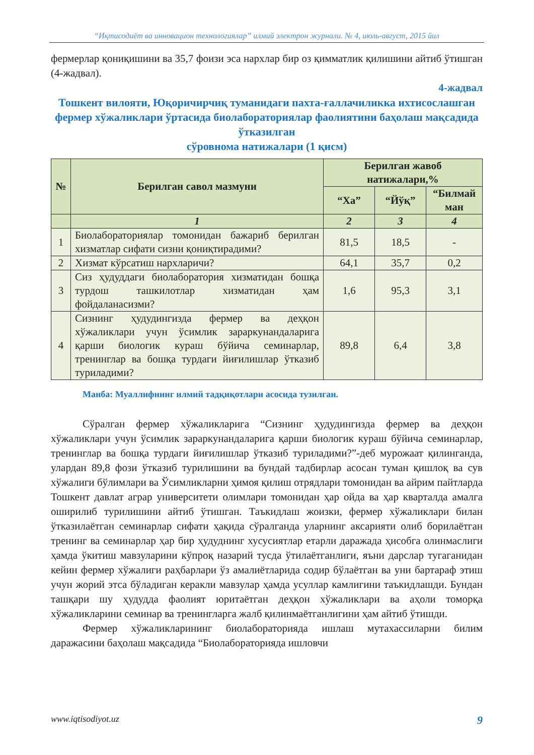“Иқтисодиёт ва инновацион технологиялар” илмий электрон журнали. № 4, июль-август, 2015 йил
фермерлар қониқишини ва 35,7 фоизи эса нархлар бир оз қимматлик қилишини айтиб ўтишган (4-жадвал).
4-жадвал
Тошкент вилояти, Юқоричирчиқ туманидаги пахта-ғаллачиликка ихтисослашган фермер хўжаликлари ўртасида биолабораториялар фаолиятини баҳолаш мақсадида ўтказилган
сўровнома натижалари (1 қисм)
| № | Берилган савол мазмуни | Берилган жавоб натижалари,% | | |
| --- | --- | --- | --- | --- |
| | | “Ха” | “Йўқ” | “Билмай ман |
| | 1 | 2 | 3 | 4 |
| 1 | Биолабораториялар томонидан бажариб берилган хизматлар сифати сизни қониқтирадими? | 81,5 | 18,5 | - |
| 2 | Хизмат кўрсатиш нархларичи? | 64,1 | 35,7 | 0,2 |
| 3 | Сиз ҳудуддаги биолаборатория хизматидан бошқа турдош ташкилотлар хизматидан ҳам фойдаланасизми? | 1,6 | 95,3 | 3,1 |
| 4 | Сизнинг ҳудудингизда фермер ва деҳқон хўжаликлари учун ўсимлик зараркунандаларига қарши биологик кураш бўйича семинарлар, тренинглар ва бошқа турдаги йиғилишлар ўтказиб туриладими? | 89,8 | 6,4 | 3,8 |
Манба: Муаллифнинг илмий тадқиқотлари асосида тузилган.
Сўралган фермер хўжаликларига “Сизнинг ҳудудингизда фермер ва деҳқон хўжаликлари учун ўсимлик зараркунандаларига қарши биологик кураш бўйича семинарлар, тренинглар ва бошқа турдаги йиғилишлар ўтказиб туриладими?”-деб мурожаат қилинганда, улардан 89,8 фози ўтказиб турилишини ва бундай тадбирлар асосан туман қишлоқ ва сув хўжалиги бўлимлари ва Ўсимликларни ҳимоя қилиш отрядлари томонидан ва айрим пайтларда Тошкент давлат аграр университети олимлари томонидан ҳар ойда ва ҳар кварталда амалга оширилиб турилишини айтиб ўтишган. Таъкидлаш жоизки, фермер хўжаликлари билан ўтказилаётган семинарлар сифати ҳақида сўралганда уларнинг аксарияти олиб борилаётган тренинг ва семинарлар ҳар бир ҳудуднинг хусусиятлар етарли даражада ҳисобга олинмаслиги ҳамда ўкитиш мавзуларини кўпроқ назарий тусда ўтилаётганлиги, яъни дарслар тугаганидан кейин фермер хўжалиги раҳбарлари ўз амалиётларида содир бўлаётган ва уни бартараф этиш учун жорий этса бўладиган керакли мавзулар ҳамда усуллар камлигини таъкидлашди. Бундан ташқари шу ҳудудда фаолият юритаётган деҳқон хўжаликлари ва аҳоли томорқа хўжаликларини семинар ва тренингларга жалб қилинмаётганлигини ҳам айтиб ўтишди.
Фермер хўжаликларининг биолабораторияда ишлаш мутахассиларни билим даражасини баҳолаш мақсадида “Биолабораторияда ишловчи
www.iqtisodiyot.uz 9